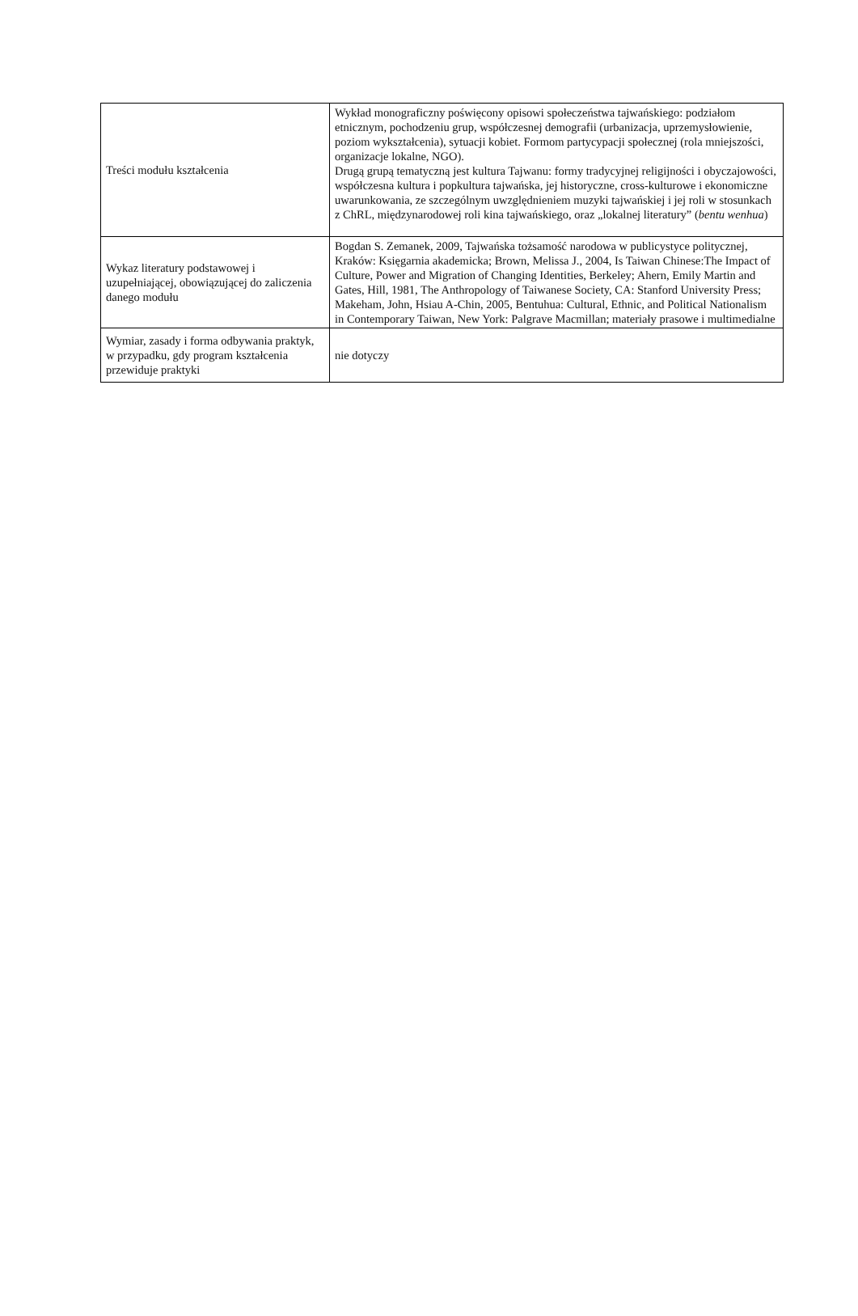| Treści modułu kształcenia | Wykład monograficzny poświęcony opisowi społeczeństwa tajwańskiego: podziałom etnicznym, pochodzeniu grup, współczesnej demografii (urbanizacja, uprzemysłowienie, poziom wykształcenia), sytuacji kobiet. Formom partycypacji społecznej (rola mniejszości, organizacje lokalne, NGO). Drugą grupą tematyczną jest kultura Tajwanu: formy tradycyjnej religijności i obyczajowości, współczesna kultura i popkultura tajwańska, jej historyczne, cross-kulturowe i ekonomiczne uwarunkowania, ze szczególnym uwzględnieniem muzyki tajwańskiej i jej roli w stosunkach z ChRL, międzynarodowej roli kina tajwańskiego, oraz „lokalnej literatury” ( bentu wenhua ) |
| Wykaz literatury podstawowej i uzupełniającej, obowiązującej do zaliczenia danego modułu | Bogdan S. Zemanek, 2009, Tajwańska tożsamość narodowa w publicystyce politycznej, Kraków: Księgarnia akademicka; Brown, Melissa J., 2004, Is Taiwan Chinese:The Impact of Culture, Power and Migration of Changing Identities, Berkeley; Ahern, Emily Martin and Gates, Hill, 1981, The Anthropology of Taiwanese Society, CA: Stanford University Press; Makeham, John, Hsiau A-Chin, 2005, Bentuhua: Cultural, Ethnic, and Political Nationalism in Contemporary Taiwan, New York: Palgrave Macmillan; materiały prasowe i multimedialne |
| Wymiar, zasady i forma odbywania praktyk, w przypadku, gdy program kształcenia przewiduje praktyki | nie dotyczy |